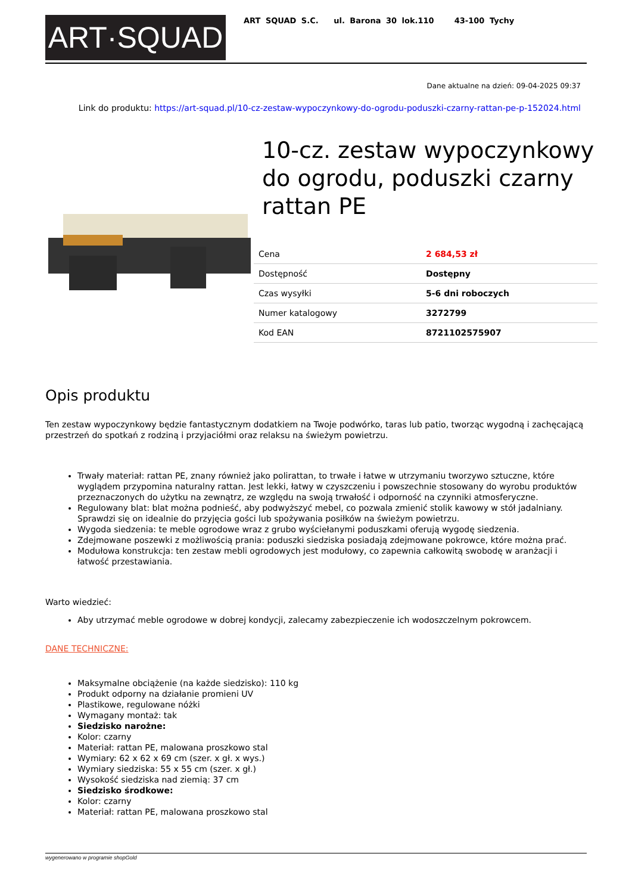ART·SQUAD
ART SQUAD S.C. ul. Barona 30 lok.110 43-100 Tychy
Dane aktualne na dzień: 09-04-2025 09:37
Link do produktu: https://art-squad.pl/10-cz-zestaw-wypoczynkowy-do-ogrodu-poduszki-czarny-rattan-pe-p-152024.html
10-cz. zestaw wypoczynkowy do ogrodu, poduszki czarny rattan PE
| Cena | 2 684,53 zł |
| Dostępność | Dostępny |
| Czas wysyłki | 5-6 dni roboczych |
| Numer katalogowy | 3272799 |
| Kod EAN | 8721102575907 |
Opis produktu
Ten zestaw wypoczynkowy będzie fantastycznym dodatkiem na Twoje podwórko, taras lub patio, tworząc wygodną i zachęcającą przestrzeń do spotkań z rodziną i przyjaciółmi oraz relaksu na świeżym powietrzu.
Trwały materiał: rattan PE, znany również jako polirattan, to trwałe i łatwe w utrzymaniu tworzywo sztuczne, które wyglądem przypomina naturalny rattan. Jest lekki, łatwy w czyszczeniu i powszechnie stosowany do wyrobu produktów przeznaczonych do użytku na zewnątrz, ze względu na swoją trwałość i odporność na czynniki atmosferyczne.
Regulowany blat: blat można podnieść, aby podwyższyć mebel, co pozwala zmienić stolik kawowy w stół jadalniany. Sprawdzi się on idealnie do przyjęcia gości lub spożywania posiłków na świeżym powietrzu.
Wygoda siedzenia: te meble ogrodowe wraz z grubo wyściełanymi poduszkami oferują wygodę siedzenia.
Zdejmowane poszewki z możliwością prania: poduszki siedziska posiadają zdejmowane pokrowce, które można prać.
Modułowa konstrukcja: ten zestaw mebli ogrodowych jest modułowy, co zapewnia całkowitą swobodę w aranżacji i łatwość przestawiania.
Warto wiedzieć:
Aby utrzymać meble ogrodowe w dobrej kondycji, zalecamy zabezpieczenie ich wodoszczelnym pokrowcem.
DANE TECHNICZNE:
Maksymalne obciążenie (na każde siedzisko): 110 kg
Produkt odporny na działanie promieni UV
Plastikowe, regulowane nóżki
Wymagany montaż: tak
Siedzisko narożne:
Kolor: czarny
Materiał: rattan PE, malowana proszkowo stal
Wymiary: 62 x 62 x 69 cm (szer. x gł. x wys.)
Wymiary siedziska: 55 x 55 cm (szer. x gł.)
Wysokość siedziska nad ziemią: 37 cm
Siedzisko środkowe:
Kolor: czarny
Materiał: rattan PE, malowana proszkowo stal
wygenerowano w programie shopGold